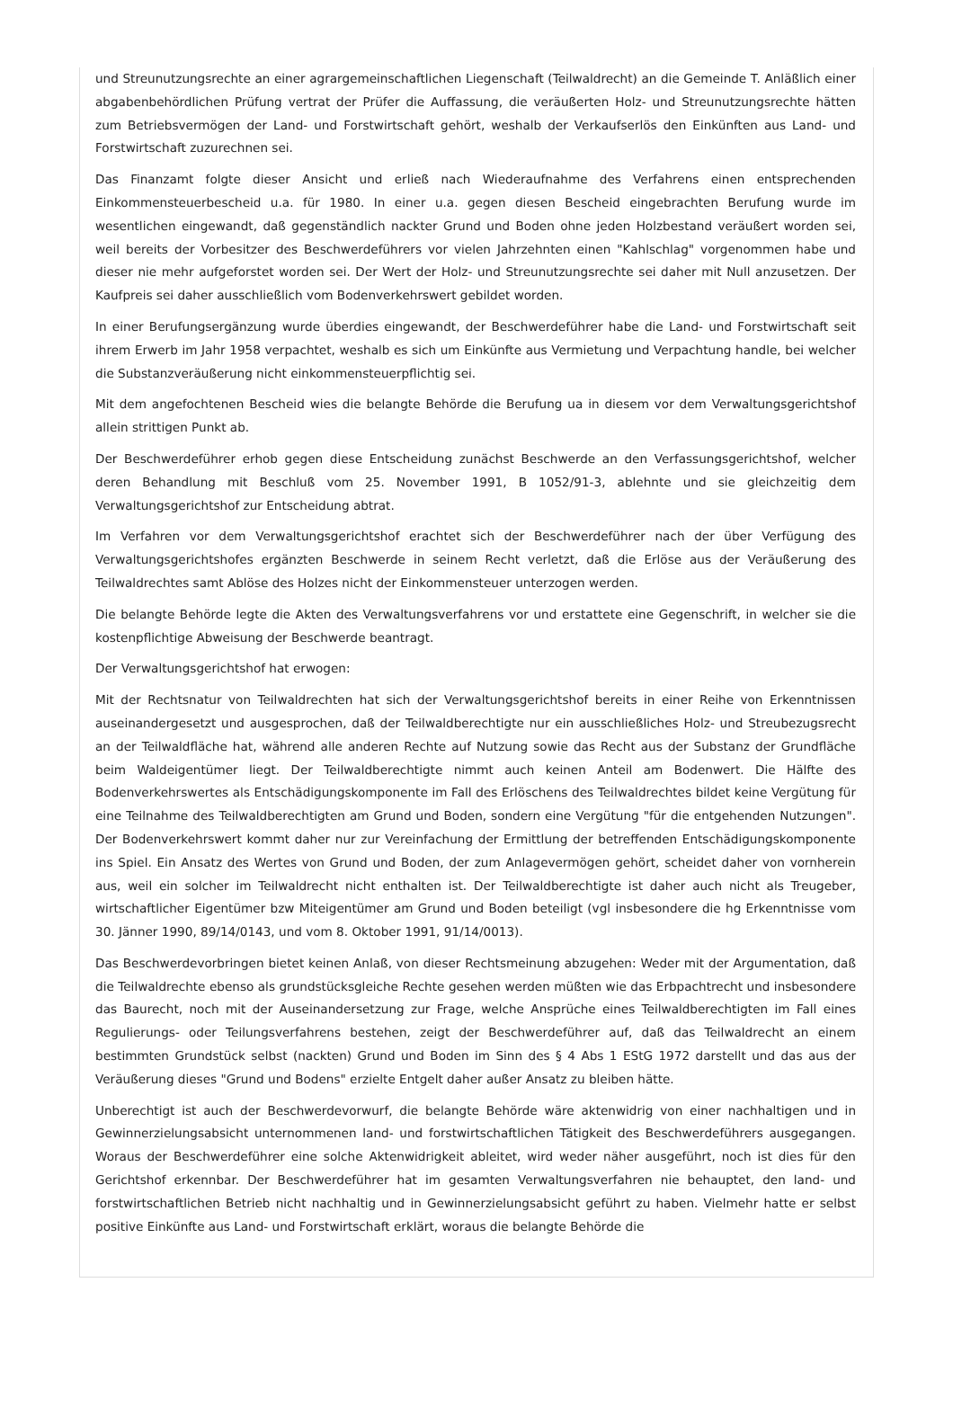und Streunutzungsrechte an einer agrargemeinschaftlichen Liegenschaft (Teilwaldrecht) an die Gemeinde T. Anläßlich einer abgabenbehördlichen Prüfung vertrat der Prüfer die Auffassung, die veräußerten Holz- und Streunutzungsrechte hätten zum Betriebsvermögen der Land- und Forstwirtschaft gehört, weshalb der Verkaufserlös den Einkünften aus Land- und Forstwirtschaft zuzurechnen sei.
Das Finanzamt folgte dieser Ansicht und erließ nach Wiederaufnahme des Verfahrens einen entsprechenden Einkommensteuerbescheid u.a. für 1980. In einer u.a. gegen diesen Bescheid eingebrachten Berufung wurde im wesentlichen eingewandt, daß gegenständlich nackter Grund und Boden ohne jeden Holzbestand veräußert worden sei, weil bereits der Vorbesitzer des Beschwerdeführers vor vielen Jahrzehnten einen "Kahlschlag" vorgenommen habe und dieser nie mehr aufgeforstet worden sei. Der Wert der Holz- und Streunutzungsrechte sei daher mit Null anzusetzen. Der Kaufpreis sei daher ausschließlich vom Bodenverkehrswert gebildet worden.
In einer Berufungsergänzung wurde überdies eingewandt, der Beschwerdeführer habe die Land- und Forstwirtschaft seit ihrem Erwerb im Jahr 1958 verpachtet, weshalb es sich um Einkünfte aus Vermietung und Verpachtung handle, bei welcher die Substanzveräußerung nicht einkommensteuerpflichtig sei.
Mit dem angefochtenen Bescheid wies die belangte Behörde die Berufung ua in diesem vor dem Verwaltungsgerichtshof allein strittigen Punkt ab.
Der Beschwerdeführer erhob gegen diese Entscheidung zunächst Beschwerde an den Verfassungsgerichtshof, welcher deren Behandlung mit Beschluß vom 25. November 1991, B 1052/91-3, ablehnte und sie gleichzeitig dem Verwaltungsgerichtshof zur Entscheidung abtrat.
Im Verfahren vor dem Verwaltungsgerichtshof erachtet sich der Beschwerdeführer nach der über Verfügung des Verwaltungsgerichtshofes ergänzten Beschwerde in seinem Recht verletzt, daß die Erlöse aus der Veräußerung des Teilwaldrechtes samt Ablöse des Holzes nicht der Einkommensteuer unterzogen werden.
Die belangte Behörde legte die Akten des Verwaltungsverfahrens vor und erstattete eine Gegenschrift, in welcher sie die kostenpflichtige Abweisung der Beschwerde beantragt.
Der Verwaltungsgerichtshof hat erwogen:
Mit der Rechtsnatur von Teilwaldrechten hat sich der Verwaltungsgerichtshof bereits in einer Reihe von Erkenntnissen auseinandergesetzt und ausgesprochen, daß der Teilwaldberechtigte nur ein ausschließliches Holz- und Streubezugsrecht an der Teilwaldfläche hat, während alle anderen Rechte auf Nutzung sowie das Recht aus der Substanz der Grundfläche beim Waldeigentümer liegt. Der Teilwaldberechtigte nimmt auch keinen Anteil am Bodenwert. Die Hälfte des Bodenverkehrswertes als Entschädigungskomponente im Fall des Erlöschens des Teilwaldrechtes bildet keine Vergütung für eine Teilnahme des Teilwaldberechtigten am Grund und Boden, sondern eine Vergütung "für die entgehenden Nutzungen". Der Bodenverkehrswert kommt daher nur zur Vereinfachung der Ermittlung der betreffenden Entschädigungskomponente ins Spiel. Ein Ansatz des Wertes von Grund und Boden, der zum Anlagevermögen gehört, scheidet daher von vornherein aus, weil ein solcher im Teilwaldrecht nicht enthalten ist. Der Teilwaldberechtigte ist daher auch nicht als Treugeber, wirtschaftlicher Eigentümer bzw Miteigentümer am Grund und Boden beteiligt (vgl insbesondere die hg Erkenntnisse vom 30. Jänner 1990, 89/14/0143, und vom 8. Oktober 1991, 91/14/0013).
Das Beschwerdevorbringen bietet keinen Anlaß, von dieser Rechtsmeinung abzugehen: Weder mit der Argumentation, daß die Teilwaldrechte ebenso als grundstücksgleiche Rechte gesehen werden müßten wie das Erbpachtrecht und insbesondere das Baurecht, noch mit der Auseinandersetzung zur Frage, welche Ansprüche eines Teilwaldberechtigten im Fall eines Regulierungs- oder Teilungsverfahrens bestehen, zeigt der Beschwerdeführer auf, daß das Teilwaldrecht an einem bestimmten Grundstück selbst (nackten) Grund und Boden im Sinn des § 4 Abs 1 EStG 1972 darstellt und das aus der Veräußerung dieses "Grund und Bodens" erzielte Entgelt daher außer Ansatz zu bleiben hätte.
Unberechtigt ist auch der Beschwerdevorwurf, die belangte Behörde wäre aktenwidrig von einer nachhaltigen und in Gewinnerzielungsabsicht unternommenen land- und forstwirtschaftlichen Tätigkeit des Beschwerdeführers ausgegangen. Woraus der Beschwerdeführer eine solche Aktenwidrigkeit ableitet, wird weder näher ausgeführt, noch ist dies für den Gerichtshof erkennbar. Der Beschwerdeführer hat im gesamten Verwaltungsverfahren nie behauptet, den land- und forstwirtschaftlichen Betrieb nicht nachhaltig und in Gewinnerzielungsabsicht geführt zu haben. Vielmehr hatte er selbst positive Einkünfte aus Land- und Forstwirtschaft erklärt, woraus die belangte Behörde die